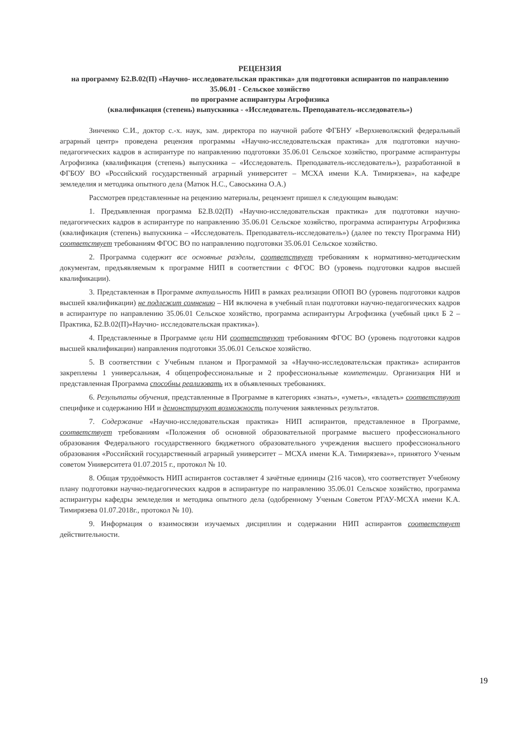РЕЦЕНЗИЯ
на программу Б2.В.02(П) «Научно- исследовательская практика» для подготовки аспирантов по направлению 35.06.01 - Сельское хозяйство
по программе аспирантуры Агрофизика
(квалификация (степень) выпускника - «Исследователь. Преподаватель-исследователь»)
Зинченко С.И., доктор с.-х. наук, зам. директора по научной работе ФГБНУ «Верхневолжский федеральный аграрный центр» проведена рецензия программы «Научно-исследовательская практика» для подготовки научно-педагогических кадров в аспирантуре по направлению подготовки 35.06.01 Сельское хозяйство, программе аспирантуры Агрофизика (квалификация (степень) выпускника – «Исследователь. Преподаватель-исследователь»), разработанной в ФГБОУ ВО «Российский государственный аграрный университет – МСХА имени К.А. Тимирязева», на кафедре земледелия и методика опытного дела (Матюк Н.С., Савоськина О.А.)
Рассмотрев представленные на рецензию материалы, рецензент пришел к следующим выводам:
1. Предъявленная программа Б2.В.02(П) «Научно-исследовательская практика» для подготовки научно-педагогических кадров в аспирантуре по направлению 35.06.01 Сельское хозяйство, программа аспирантуры Агрофизика (квалификация (степень) выпускника – «Исследователь. Преподаватель-исследователь») (далее по тексту Программа НИ) соответствует требованиям ФГОС ВО по направлению подготовки 35.06.01 Сельское хозяйство.
2. Программа содержит все основные разделы, соответствует требованиям к нормативно-методическим документам, предъявляемым к программе НИП в соответствии с ФГОС ВО (уровень подготовки кадров высшей квалификации).
3. Представленная в Программе актуальность НИП в рамках реализации ОПОП ВО (уровень подготовки кадров высшей квалификации) не подлежит сомнению – НИ включена в учебный план подготовки научно-педагогических кадров в аспирантуре по направлению 35.06.01 Сельское хозяйство, программа аспирантуры Агрофизика (учебный цикл Б 2 – Практика, Б2.В.02(П)«Научно- исследовательская практика»).
4. Представленные в Программе цели НИ соответствуют требованиям ФГОС ВО (уровень подготовки кадров высшей квалификации) направления подготовки 35.06.01 Сельское хозяйство.
5. В соответствии с Учебным планом и Программой за «Научно-исследовательская практика» аспирантов закреплены 1 универсальная, 4 общепрофессиональные и 2 профессиональные компетенции. Организация НИ и представленная Программа способны реализовать их в объявленных требованиях.
6. Результаты обучения, представленные в Программе в категориях «знать», «уметь», «владеть» соответствуют специфике и содержанию НИ и демонстрируют возможность получения заявленных результатов.
7. Содержание «Научно-исследовательская практика» НИП аспирантов, представленное в Программе, соответствует требованиям «Положения об основной образовательной программе высшего профессионального образования Федерального государственного бюджетного образовательного учреждения высшего профессионального образования «Российский государственный аграрный университет – МСХА имени К.А. Тимирязева»», принятого Ученым советом Университета 01.07.2015 г., протокол № 10.
8. Общая трудоёмкость НИП аспирантов составляет 4 зачётные единицы (216 часов), что соответствует Учебному плану подготовки научно-педагогических кадров в аспирантуре по направлению 35.06.01 Сельское хозяйство, программа аспирантуры кафедры земледелия и методика опытного дела (одобренному Ученым Советом РГАУ-МСХА имени К.А. Тимирязева 01.07.2018г., протокол № 10).
9. Информация о взаимосвязи изучаемых дисциплин и содержании НИП аспирантов соответствует действительности.
19